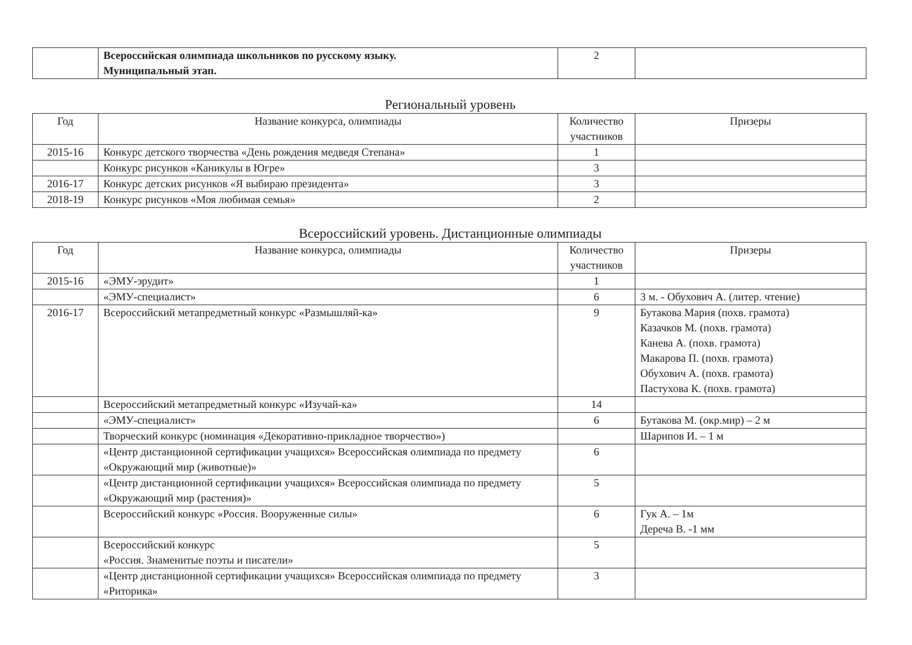| | Всероссийская олимпиада школьников по русскому языку. Муниципальный этап. | 2 | |
Региональный уровень
| Год | Название конкурса, олимпиады | Количество участников | Призеры |
| --- | --- | --- | --- |
| 2015-16 | Конкурс детского творчества «День рождения медведя Степана» | 1 | |
| | Конкурс рисунков «Каникулы в Югре» | 3 | |
| 2016-17 | Конкурс детских рисунков «Я выбираю президента» | 3 | |
| 2018-19 | Конкурс рисунков «Моя любимая семья» | 2 | |
Всероссийский уровень. Дистанционные олимпиады
| Год | Название конкурса, олимпиады | Количество участников | Призеры |
| --- | --- | --- | --- |
| 2015-16 | «ЭМУ-эрудит» | 1 | |
| | «ЭМУ-специалист» | 6 | 3 м. - Обухович А. (литер. чтение) |
| 2016-17 | Всероссийский метапредметный конкурс «Размышляй-ка» | 9 | Бутакова Мария (похв. грамота) Казачков М. (похв. грамота) Канева А. (похв. грамота) Макарова П. (похв. грамота) Обухович А. (похв. грамота) Пастухова К. (похв. грамота) |
| | Всероссийский метапредметный конкурс «Изучай-ка» | 14 | |
| | «ЭМУ-специалист» | 6 | Бутакова М. (окр.мир) – 2 м |
| | Творческий конкурс (номинация «Декоративно-прикладное творчество») | | Шарипов И. – 1 м |
| | «Центр дистанционной сертификации учащихся» Всероссийская олимпиада по предмету «Окружающий мир (животные)» | 6 | |
| | «Центр дистанционной сертификации учащихся» Всероссийская олимпиада по предмету «Окружающий мир (растения)» | 5 | |
| | Всероссийский конкурс «Россия. Вооруженные силы» | 6 | Гук А. – 1м Дереча В. -1 мм |
| | Всероссийский конкурс «Россия. Знаменитые поэты и писатели» | 5 | |
| | «Центр дистанционной сертификации учащихся» Всероссийская олимпиада по предмету «Риторика» | 3 | |